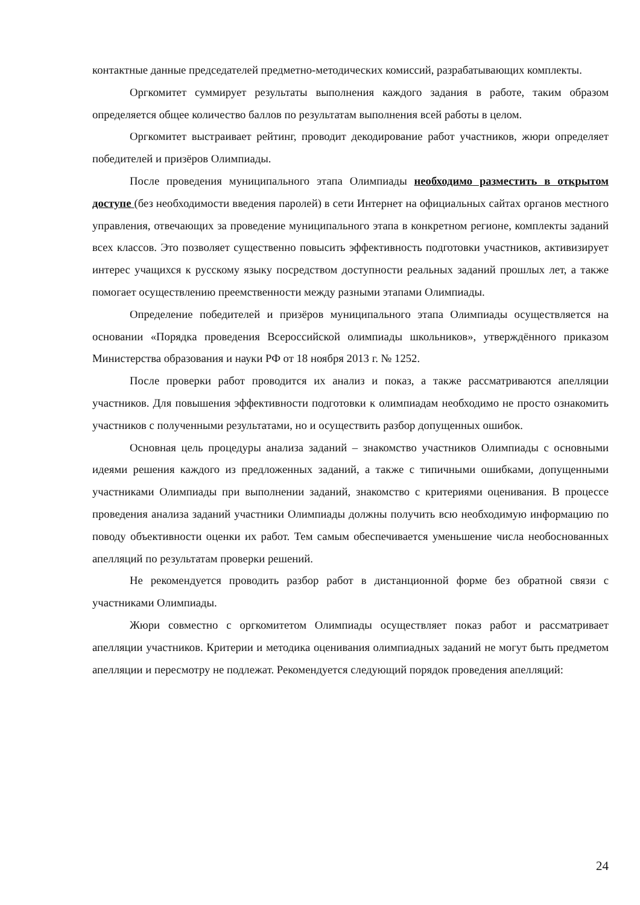контактные данные председателей предметно-методических комиссий, разрабатывающих комплекты.
Оргкомитет суммирует результаты выполнения каждого задания в работе, таким образом определяется общее количество баллов по результатам выполнения всей работы в целом.
Оргкомитет выстраивает рейтинг, проводит декодирование работ участников, жюри определяет победителей и призёров Олимпиады.
После проведения муниципального этапа Олимпиады необходимо разместить в открытом доступе (без необходимости введения паролей) в сети Интернет на официальных сайтах органов местного управления, отвечающих за проведение муниципального этапа в конкретном регионе, комплекты заданий всех классов. Это позволяет существенно повысить эффективность подготовки участников, активизирует интерес учащихся к русскому языку посредством доступности реальных заданий прошлых лет, а также помогает осуществлению преемственности между разными этапами Олимпиады.
Определение победителей и призёров муниципального этапа Олимпиады осуществляется на основании «Порядка проведения Всероссийской олимпиады школьников», утверждённого приказом Министерства образования и науки РФ от 18 ноября 2013 г. № 1252.
После проверки работ проводится их анализ и показ, а также рассматриваются апелляции участников. Для повышения эффективности подготовки к олимпиадам необходимо не просто ознакомить участников с полученными результатами, но и осуществить разбор допущенных ошибок.
Основная цель процедуры анализа заданий – знакомство участников Олимпиады с основными идеями решения каждого из предложенных заданий, а также с типичными ошибками, допущенными участниками Олимпиады при выполнении заданий, знакомство с критериями оценивания. В процессе проведения анализа заданий участники Олимпиады должны получить всю необходимую информацию по поводу объективности оценки их работ. Тем самым обеспечивается уменьшение числа необоснованных апелляций по результатам проверки решений.
Не рекомендуется проводить разбор работ в дистанционной форме без обратной связи с участниками Олимпиады.
Жюри совместно с оргкомитетом Олимпиады осуществляет показ работ и рассматривает апелляции участников. Критерии и методика оценивания олимпиадных заданий не могут быть предметом апелляции и пересмотру не подлежат. Рекомендуется следующий порядок проведения апелляций:
24